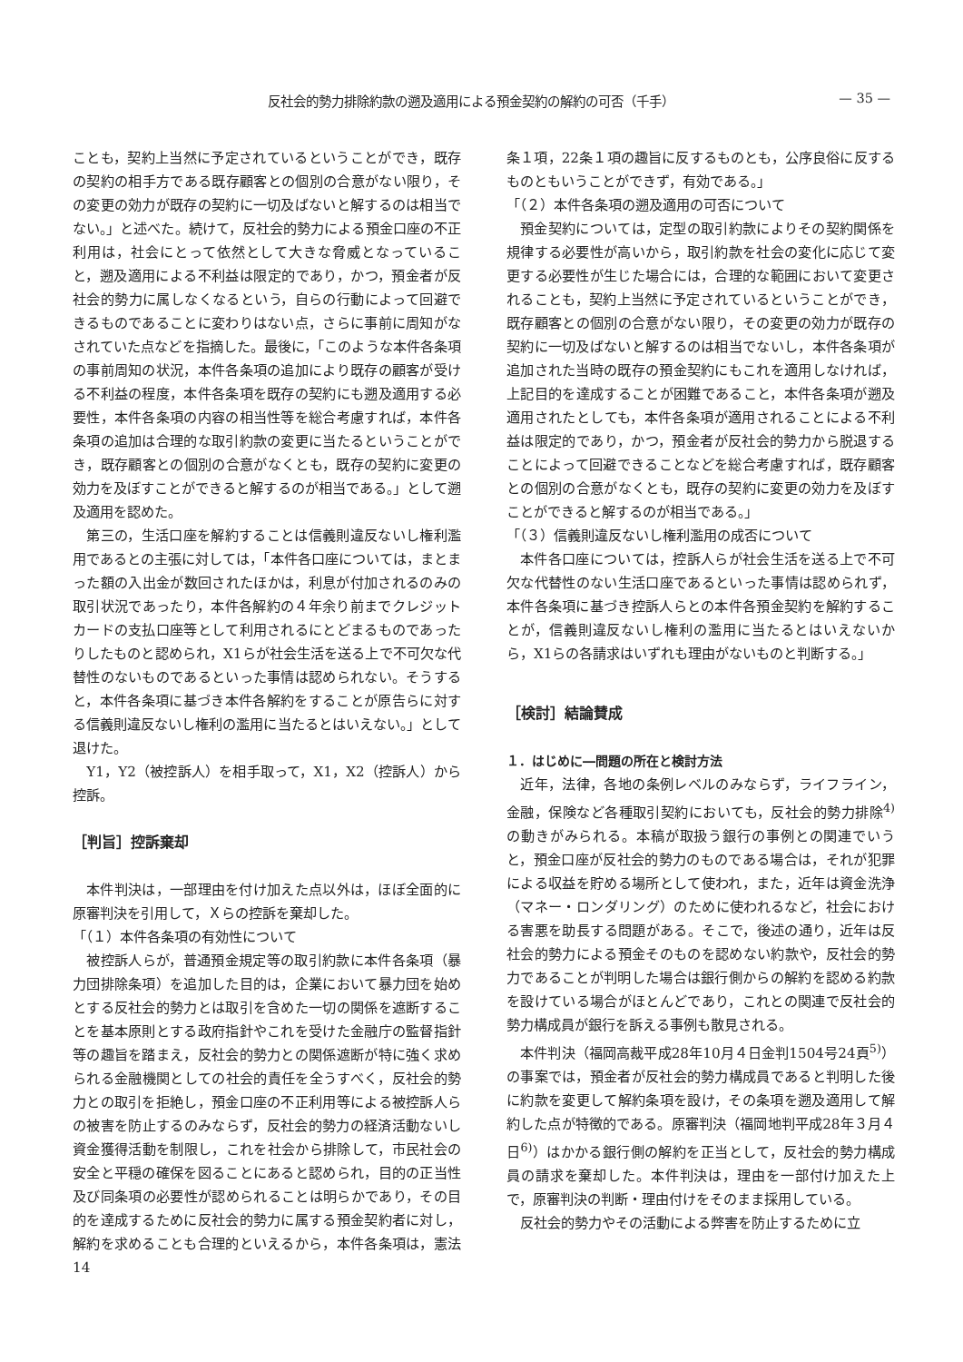反社会的勢力排除約款の遡及適用による預金契約の解約の可否（千手） — 35 —
ことも，契約上当然に予定されているということができ，既存の契約の相手方である既存顧客との個別の合意がない限り，その変更の効力が既存の契約に一切及ばないと解するのは相当でない。」と述べた。続けて，反社会的勢力による預金口座の不正利用は，社会にとって依然として大きな脅威となっていること，遡及適用による不利益は限定的であり，かつ，預金者が反社会的勢力に属しなくなるという，自らの行動によって回避できるものであることに変わりはない点，さらに事前に周知がなされていた点などを指摘した。最後に，「このような本件各条項の事前周知の状況，本件各条項の追加により既存の顧客が受ける不利益の程度，本件各条項を既存の契約にも遡及適用する必要性，本件各条項の内容の相当性等を総合考慮すれば，本件各条項の追加は合理的な取引約款の変更に当たるということができ，既存顧客との個別の合意がなくとも，既存の契約に変更の効力を及ぼすことができると解するのが相当である。」として遡及適用を認めた。
第三の，生活口座を解約することは信義則違反ないし権利濫用であるとの主張に対しては，「本件各口座については，まとまった額の入出金が数回されたほかは，利息が付加されるのみの取引状況であったり，本件各解約の４年余り前までクレジットカードの支払口座等として利用されるにとどまるものであったりしたものと認められ，X1らが社会生活を送る上で不可欠な代替性のないものであるといった事情は認められない。そうすると，本件各条項に基づき本件各解約をすることが原告らに対する信義則違反ないし権利の濫用に当たるとはいえない。」として退けた。
Y1，Y2（被控訴人）を相手取って，X1，X2（控訴人）から控訴。
［判旨］控訴棄却
本件判決は，一部理由を付け加えた点以外は，ほぼ全面的に原審判決を引用して，Ｘらの控訴を棄却した。
「（１）本件各条項の有効性について
被控訴人らが，普通預金規定等の取引約款に本件各条項（暴力団排除条項）を追加した目的は，企業において暴力団を始めとする反社会的勢力とは取引を含めた一切の関係を遮断することを基本原則とする政府指針やこれを受けた金融庁の監督指針等の趣旨を踏まえ，反社会的勢力との関係遮断が特に強く求められる金融機関としての社会的責任を全うすべく，反社会的勢力との取引を拒絶し，預金口座の不正利用等による被控訴人らの被害を防止するのみならず，反社会的勢力の経済活動ないし資金獲得活動を制限し，これを社会から排除して，市民社会の安全と平穏の確保を図ることにあると認められ，目的の正当性及び同条項の必要性が認められることは明らかであり，その目的を達成するために反社会的勢力に属する預金契約者に対し，解約を求めることも合理的といえるから，本件各条項は，憲法14
条１項，22条１項の趣旨に反するものとも，公序良俗に反するものともいうことができず，有効である。」
「（２）本件各条項の遡及適用の可否について
預金契約については，定型の取引約款によりその契約関係を規律する必要性が高いから，取引約款を社会の変化に応じて変更する必要性が生じた場合には，合理的な範囲において変更されることも，契約上当然に予定されているということができ，既存顧客との個別の合意がない限り，その変更の効力が既存の契約に一切及ばないと解するのは相当でないし，本件各条項が追加された当時の既存の預金契約にもこれを適用しなければ，上記目的を達成することが困難であること，本件各条項が遡及適用されたとしても，本件各条項が適用されることによる不利益は限定的であり，かつ，預金者が反社会的勢力から脱退することによって回避できることなどを総合考慮すれば，既存顧客との個別の合意がなくとも，既存の契約に変更の効力を及ぼすことができると解するのが相当である。」
「（３）信義則違反ないし権利濫用の成否について
本件各口座については，控訴人らが社会生活を送る上で不可欠な代替性のない生活口座であるといった事情は認められず，本件各条項に基づき控訴人らとの本件各預金契約を解約することが，信義則違反ないし権利の濫用に当たるとはいえないから，X1らの各請求はいずれも理由がないものと判断する。」
［検討］結論賛成
１．はじめに―問題の所在と検討方法
近年，法律，各地の条例レベルのみならず，ライフライン，金融，保険など各種取引契約においても，反社会的勢力排除<sup>4)</sup>の動きがみられる。本稿が取扱う銀行の事例との関連でいうと，預金口座が反社会的勢力のものである場合は，それが犯罪による収益を貯める場所として使われ，また，近年は資金洗浄（マネー・ロンダリング）のために使われるなど，社会における害悪を助長する問題がある。そこで，後述の通り，近年は反社会的勢力による預金そのものを認めない約款や，反社会的勢力であることが判明した場合は銀行側からの解約を認める約款を設けている場合がほとんどであり，これとの関連で反社会的勢力構成員が銀行を訴える事例も散見される。
本件判決（福岡高裁平成28年10月４日金判1504号24頁<sup>5)</sup>）の事案では，預金者が反社会的勢力構成員であると判明した後に約款を変更して解約条項を設け，その条項を遡及適用して解約した点が特徴的である。原審判決（福岡地判平成28年３月４日<sup>6)</sup>）はかかる銀行側の解約を正当として，反社会的勢力構成員の請求を棄却した。本件判決は，理由を一部付け加えた上で，原審判決の判断・理由付けをそのまま採用している。
反社会的勢力やその活動による弊害を防止するために立